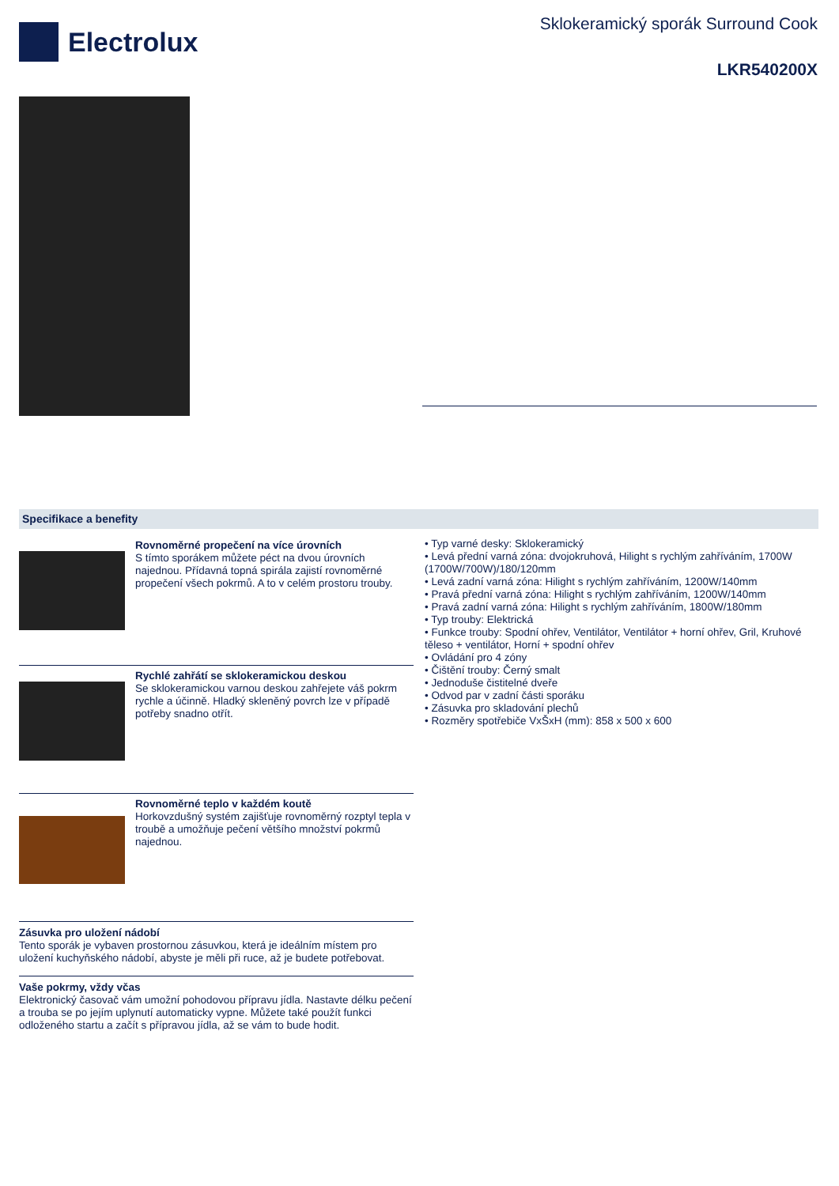Electrolux
Sklokeramický sporák Surround Cook
LKR540200X
Specifikace a benefity
Rovnoměrné propečení na více úrovních
S tímto sporákem můžete péct na dvou úrovních najednou. Přídavná topná spirála zajistí rovnoměrné propečení všech pokrmů. A to v celém prostoru trouby.
Rychlé zahřátí se sklokeramickou deskou
Se sklokeramickou varnou deskou zahřejete váš pokrm rychle a účinně. Hladký skleněný povrch lze v případě potřeby snadno otřít.
Rovnoměrné teplo v každém koutě
Horkovzdušný systém zajišťuje rovnoměrný rozptyl tepla v troubě a umožňuje pečení většího množství pokrmů najednou.
Zásuvka pro uložení nádobí
Tento sporák je vybaven prostornou zásuvkou, která je ideálním místem pro uložení kuchyňského nádobí, abyste je měli při ruce, až je budete potřebovat.
Vaše pokrmy, vždy včas
Elektronický časovač vám umožní pohodovou přípravu jídla. Nastavte délku pečení a trouba se po jejím uplynutí automaticky vypne. Můžete také použít funkci odloženého startu a začít s přípravou jídla, až se vám to bude hodit.
• Typ varné desky: Sklokeramický
• Levá přední varná zóna: dvojokruhová, Hilight s rychlým zahříváním, 1700W (1700W/700W)/180/120mm
• Levá zadní varná zóna: Hilight s rychlým zahříváním, 1200W/140mm
• Pravá přední varná zóna: Hilight s rychlým zahříváním, 1200W/140mm
• Pravá zadní varná zóna: Hilight s rychlým zahříváním, 1800W/180mm
• Typ trouby: Elektrická
• Funkce trouby: Spodní ohřev, Ventilátor, Ventilátor + horní ohřev, Gril, Kruhové těleso + ventilátor, Horní + spodní ohřev
• Ovládání pro 4 zóny
• Čištění trouby: Černý smalt
• Jednoduše čistitelné dveře
• Odvod par v zadní části sporáku
• Zásuvka pro skladování plechů
• Rozměry spotřebiče VxŠxH (mm): 858 x 500 x 600